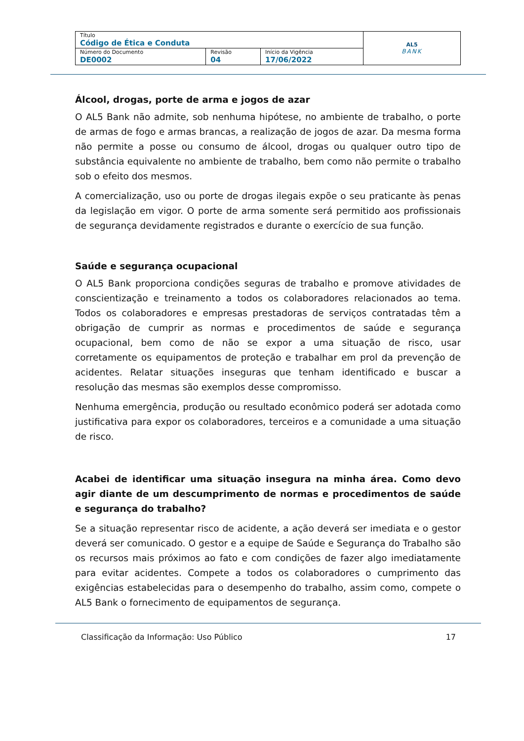| Título Código de Ética e Conduta | | | AL5 BANK |
| Número do Documento DE0002 | Revisão 04 | Início da Vigência 17/06/2022 | |
Álcool, drogas, porte de arma e jogos de azar
O AL5 Bank não admite, sob nenhuma hipótese, no ambiente de trabalho, o porte de armas de fogo e armas brancas, a realização de jogos de azar. Da mesma forma não permite a posse ou consumo de álcool, drogas ou qualquer outro tipo de substância equivalente no ambiente de trabalho, bem como não permite o trabalho sob o efeito dos mesmos.
A comercialização, uso ou porte de drogas ilegais expõe o seu praticante às penas da legislação em vigor. O porte de arma somente será permitido aos profissionais de segurança devidamente registrados e durante o exercício de sua função.
Saúde e segurança ocupacional
O AL5 Bank proporciona condições seguras de trabalho e promove atividades de conscientização e treinamento a todos os colaboradores relacionados ao tema. Todos os colaboradores e empresas prestadoras de serviços contratadas têm a obrigação de cumprir as normas e procedimentos de saúde e segurança ocupacional, bem como de não se expor a uma situação de risco, usar corretamente os equipamentos de proteção e trabalhar em prol da prevenção de acidentes. Relatar situações inseguras que tenham identificado e buscar a resolução das mesmas são exemplos desse compromisso.
Nenhuma emergência, produção ou resultado econômico poderá ser adotada como justificativa para expor os colaboradores, terceiros e a comunidade a uma situação de risco.
Acabei de identificar uma situação insegura na minha área. Como devo agir diante de um descumprimento de normas e procedimentos de saúde e segurança do trabalho?
Se a situação representar risco de acidente, a ação deverá ser imediata e o gestor deverá ser comunicado. O gestor e a equipe de Saúde e Segurança do Trabalho são os recursos mais próximos ao fato e com condições de fazer algo imediatamente para evitar acidentes. Compete a todos os colaboradores o cumprimento das exigências estabelecidas para o desempenho do trabalho, assim como, compete o AL5 Bank o fornecimento de equipamentos de segurança.
Classificação da Informação: Uso Público 17